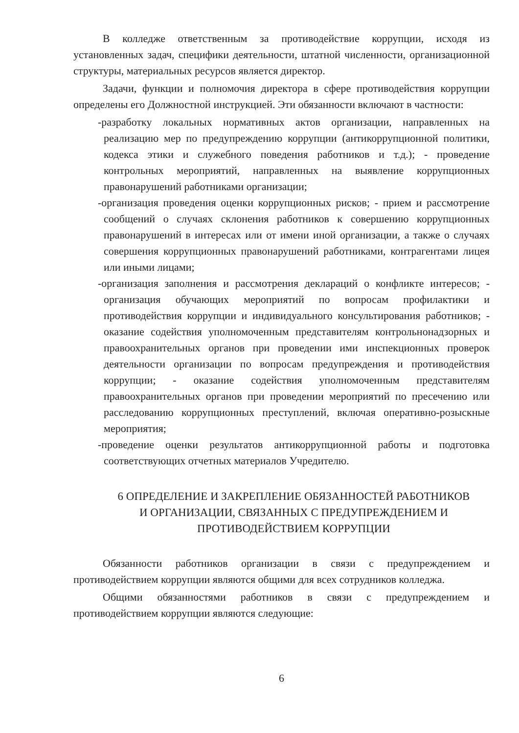В колледже ответственным за противодействие коррупции, исходя из установленных задач, специфики деятельности, штатной численности, организационной структуры, материальных ресурсов является директор.
Задачи, функции и полномочия директора в сфере противодействия коррупции определены его Должностной инструкцией. Эти обязанности включают в частности:
-разработку локальных нормативных актов организации, направленных на реализацию мер по предупреждению коррупции (антикоррупционной политики, кодекса этики и служебного поведения работников и т.д.); - проведение контрольных мероприятий, направленных на выявление коррупционных правонарушений работниками организации;
-организация проведения оценки коррупционных рисков; - прием и рассмотрение сообщений о случаях склонения работников к совершению коррупционных правонарушений в интересах или от имени иной организации, а также о случаях совершения коррупционных правонарушений работниками, контрагентами лицея или иными лицами;
-организация заполнения и рассмотрения деклараций о конфликте интересов; - организация обучающих мероприятий по вопросам профилактики и противодействия коррупции и индивидуального консультирования работников; - оказание содействия уполномоченным представителям контрольнонадзорных и правоохранительных органов при проведении ими инспекционных проверок деятельности организации по вопросам предупреждения и противодействия коррупции; - оказание содействия уполномоченным представителям правоохранительных органов при проведении мероприятий по пресечению или расследованию коррупционных преступлений, включая оперативно-розыскные мероприятия;
-проведение оценки результатов антикоррупционной работы и подготовка соответствующих отчетных материалов Учредителю.
6 ОПРЕДЕЛЕНИЕ И ЗАКРЕПЛЕНИЕ ОБЯЗАННОСТЕЙ РАБОТНИКОВ И ОРГАНИЗАЦИИ, СВЯЗАННЫХ С ПРЕДУПРЕЖДЕНИЕМ И ПРОТИВОДЕЙСТВИЕМ КОРРУПЦИИ
Обязанности работников организации в связи с предупреждением и противодействием коррупции являются общими для всех сотрудников колледжа.
Общими обязанностями работников в связи с предупреждением и противодействием коррупции являются следующие:
6